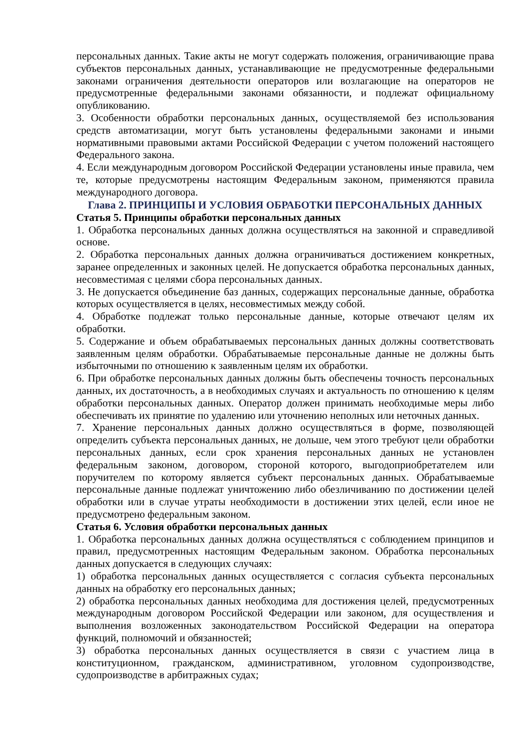персональных данных. Такие акты не могут содержать положения, ограничивающие права субъектов персональных данных, устанавливающие не предусмотренные федеральными законами ограничения деятельности операторов или возлагающие на операторов не предусмотренные федеральными законами обязанности, и подлежат официальному опубликованию.
3. Особенности обработки персональных данных, осуществляемой без использования средств автоматизации, могут быть установлены федеральными законами и иными нормативными правовыми актами Российской Федерации с учетом положений настоящего Федерального закона.
4. Если международным договором Российской Федерации установлены иные правила, чем те, которые предусмотрены настоящим Федеральным законом, применяются правила международного договора.
Глава 2. ПРИНЦИПЫ И УСЛОВИЯ ОБРАБОТКИ ПЕРСОНАЛЬНЫХ ДАННЫХ
Статья 5. Принципы обработки персональных данных
1. Обработка персональных данных должна осуществляться на законной и справедливой основе.
2. Обработка персональных данных должна ограничиваться достижением конкретных, заранее определенных и законных целей. Не допускается обработка персональных данных, несовместимая с целями сбора персональных данных.
3. Не допускается объединение баз данных, содержащих персональные данные, обработка которых осуществляется в целях, несовместимых между собой.
4. Обработке подлежат только персональные данные, которые отвечают целям их обработки.
5. Содержание и объем обрабатываемых персональных данных должны соответствовать заявленным целям обработки. Обрабатываемые персональные данные не должны быть избыточными по отношению к заявленным целям их обработки.
6. При обработке персональных данных должны быть обеспечены точность персональных данных, их достаточность, а в необходимых случаях и актуальность по отношению к целям обработки персональных данных. Оператор должен принимать необходимые меры либо обеспечивать их принятие по удалению или уточнению неполных или неточных данных.
7. Хранение персональных данных должно осуществляться в форме, позволяющей определить субъекта персональных данных, не дольше, чем этого требуют цели обработки персональных данных, если срок хранения персональных данных не установлен федеральным законом, договором, стороной которого, выгодоприобретателем или поручителем по которому является субъект персональных данных. Обрабатываемые персональные данные подлежат уничтожению либо обезличиванию по достижении целей обработки или в случае утраты необходимости в достижении этих целей, если иное не предусмотрено федеральным законом.
Статья 6. Условия обработки персональных данных
1. Обработка персональных данных должна осуществляться с соблюдением принципов и правил, предусмотренных настоящим Федеральным законом. Обработка персональных данных допускается в следующих случаях:
1) обработка персональных данных осуществляется с согласия субъекта персональных данных на обработку его персональных данных;
2) обработка персональных данных необходима для достижения целей, предусмотренных международным договором Российской Федерации или законом, для осуществления и выполнения возложенных законодательством Российской Федерации на оператора функций, полномочий и обязанностей;
3) обработка персональных данных осуществляется в связи с участием лица в конституционном, гражданском, административном, уголовном судопроизводстве, судопроизводстве в арбитражных судах;